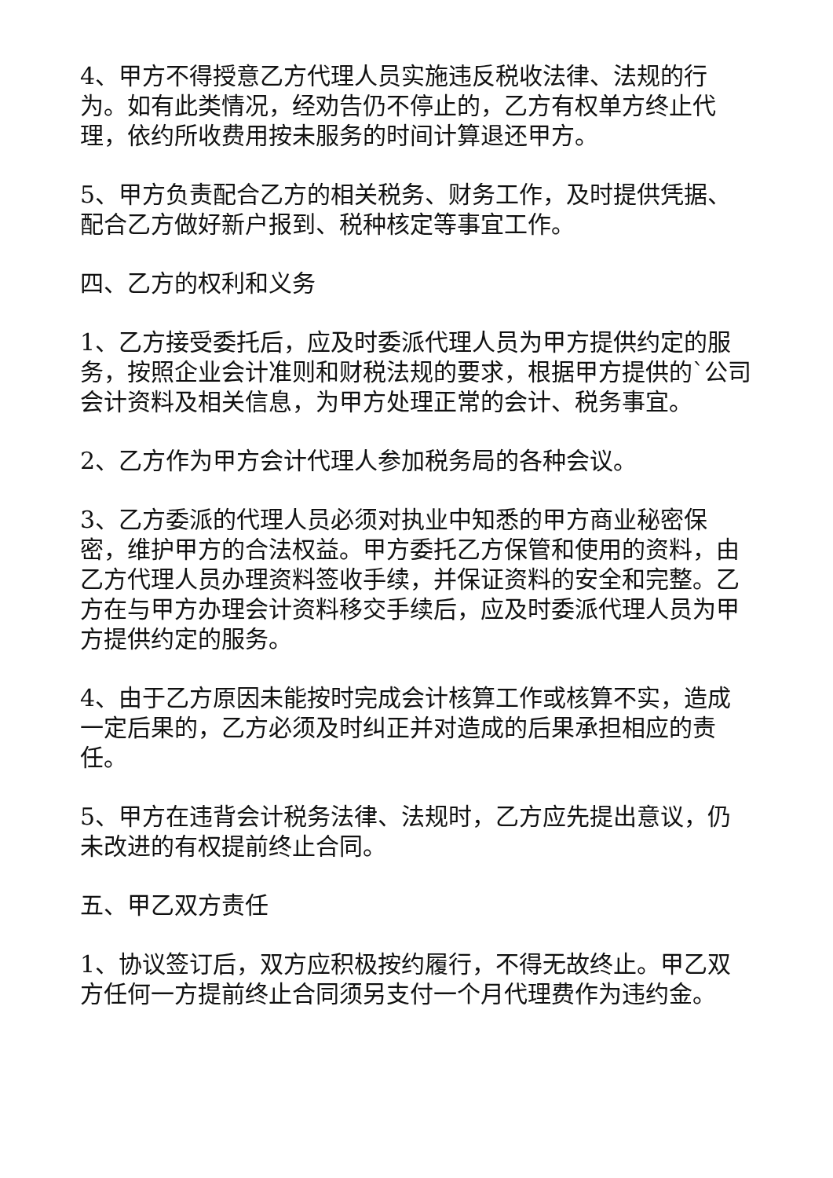4、甲方不得授意乙方代理人员实施违反税收法律、法规的行为。如有此类情况，经劝告仍不停止的，乙方有权单方终止代理，依约所收费用按未服务的时间计算退还甲方。
5、甲方负责配合乙方的相关税务、财务工作，及时提供凭据、配合乙方做好新户报到、税种核定等事宜工作。
四、乙方的权利和义务
1、乙方接受委托后，应及时委派代理人员为甲方提供约定的服务，按照企业会计准则和财税法规的要求，根据甲方提供的`公司会计资料及相关信息，为甲方处理正常的会计、税务事宜。
2、乙方作为甲方会计代理人参加税务局的各种会议。
3、乙方委派的代理人员必须对执业中知悉的甲方商业秘密保密，维护甲方的合法权益。甲方委托乙方保管和使用的资料，由乙方代理人员办理资料签收手续，并保证资料的安全和完整。乙方在与甲方办理会计资料移交手续后，应及时委派代理人员为甲方提供约定的服务。
4、由于乙方原因未能按时完成会计核算工作或核算不实，造成一定后果的，乙方必须及时纠正并对造成的后果承担相应的责任。
5、甲方在违背会计税务法律、法规时，乙方应先提出意议，仍未改进的有权提前终止合同。
五、甲乙双方责任
1、协议签订后，双方应积极按约履行，不得无故终止。甲乙双方任何一方提前终止合同须另支付一个月代理费作为违约金。